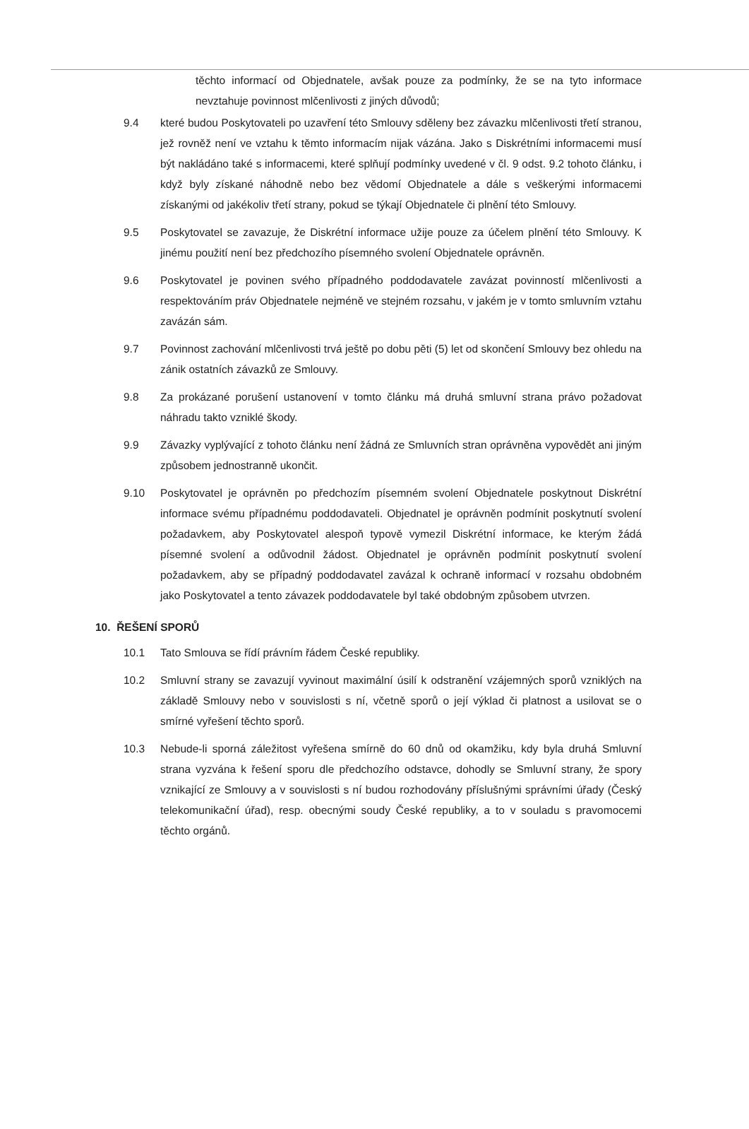těchto informací od Objednatele, avšak pouze za podmínky, že se na tyto informace nevztahuje povinnost mlčenlivosti z jiných důvodů;
9.4 které budou Poskytovateli po uzavření této Smlouvy sděleny bez závazku mlčenlivosti třetí stranou, jež rovněž není ve vztahu k těmto informacím nijak vázána. Jako s Diskrétními informacemi musí být nakládáno také s informacemi, které splňují podmínky uvedené v čl. 9 odst. 9.2 tohoto článku, i když byly získané náhodně nebo bez vědomí Objednatele a dále s veškerými informacemi získanými od jakékoliv třetí strany, pokud se týkají Objednatele či plnění této Smlouvy.
9.5 Poskytovatel se zavazuje, že Diskrétní informace užije pouze za účelem plnění této Smlouvy. K jinému použití není bez předchozího písemného svolení Objednatele oprávněn.
9.6 Poskytovatel je povinen svého případného poddodavatele zavázat povinností mlčenlivosti a respektováním práv Objednatele nejméně ve stejném rozsahu, v jakém je v tomto smluvním vztahu zavázán sám.
9.7 Povinnost zachování mlčenlivosti trvá ještě po dobu pěti (5) let od skončení Smlouvy bez ohledu na zánik ostatních závazků ze Smlouvy.
9.8 Za prokázané porušení ustanovení v tomto článku má druhá smluvní strana právo požadovat náhradu takto vzniklé škody.
9.9 Závazky vyplývající z tohoto článku není žádná ze Smluvních stran oprávněna vypovědět ani jiným způsobem jednostranně ukončit.
9.10 Poskytovatel je oprávněn po předchozím písemném svolení Objednatele poskytnout Diskrétní informace svému případnému poddodavateli. Objednatel je oprávněn podmínit poskytnutí svolení požadavkem, aby Poskytovatel alespoň typově vymezil Diskrétní informace, ke kterým žádá písemné svolení a odůvodnil žádost. Objednatel je oprávněn podmínit poskytnutí svolení požadavkem, aby se případný poddodavatel zavázal k ochraně informací v rozsahu obdobném jako Poskytovatel a tento závazek poddodavatele byl také obdobným způsobem utvrzen.
10. ŘEŠENÍ SPORŮ
10.1 Tato Smlouva se řídí právním řádem České republiky.
10.2 Smluvní strany se zavazují vyvinout maximální úsilí k odstranění vzájemných sporů vzniklých na základě Smlouvy nebo v souvislosti s ní, včetně sporů o její výklad či platnost a usilovat se o smírné vyřešení těchto sporů.
10.3 Nebude-li sporná záležitost vyřešena smírně do 60 dnů od okamžiku, kdy byla druhá Smluvní strana vyzvána k řešení sporu dle předchozího odstavce, dohodly se Smluvní strany, že spory vznikající ze Smlouvy a v souvislosti s ní budou rozhodovány příslušnými správními úřady (Český telekomunikační úřad), resp. obecnými soudy České republiky, a to v souladu s pravomocemi těchto orgánů.